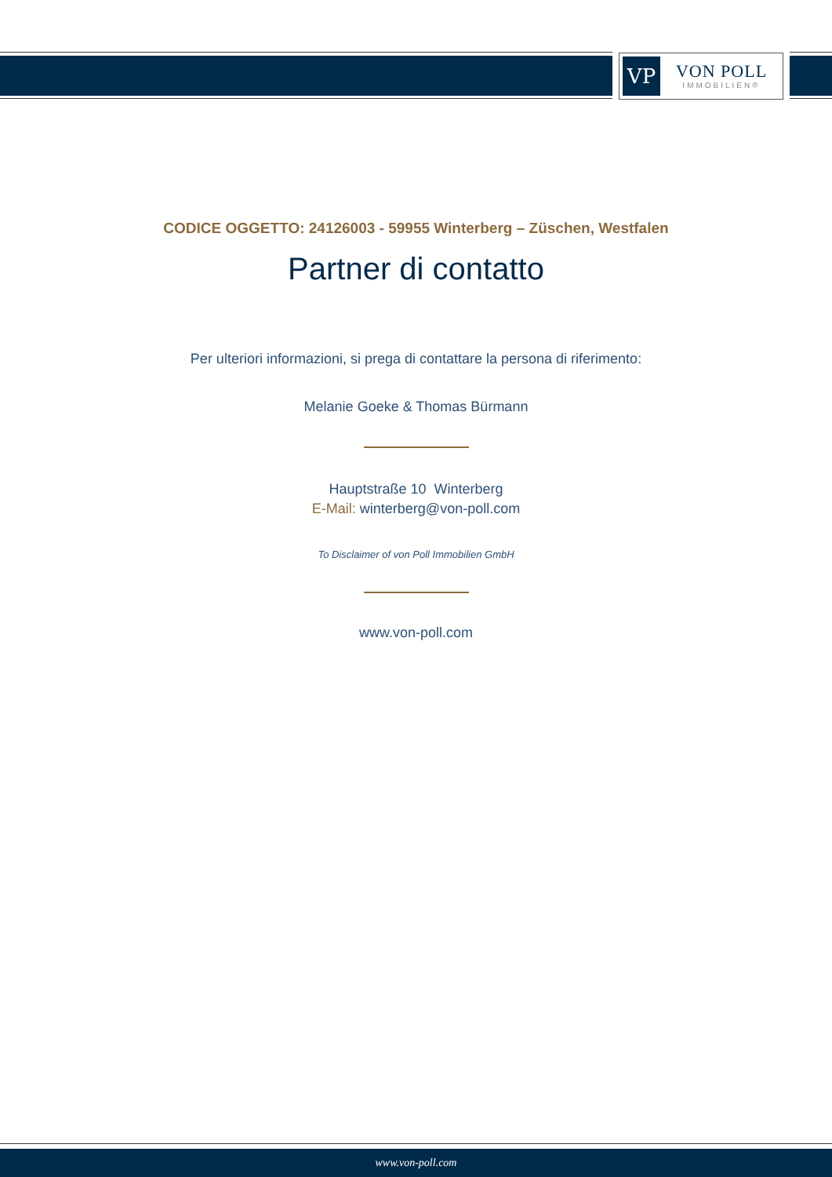VP
VON POLL
IMMOBILIEN®
CODICE OGGETTO: 24126003 - 59955 Winterberg – Züschen, Westfalen
Partner di contatto
Per ulteriori informazioni, si prega di contattare la persona di riferimento:
Melanie Goeke & Thomas Bürmann
Hauptstraße 10 Winterberg
E-Mail: winterberg@von-poll.com
To Disclaimer of von Poll Immobilien GmbH
www.von-poll.com
www.von-poll.com